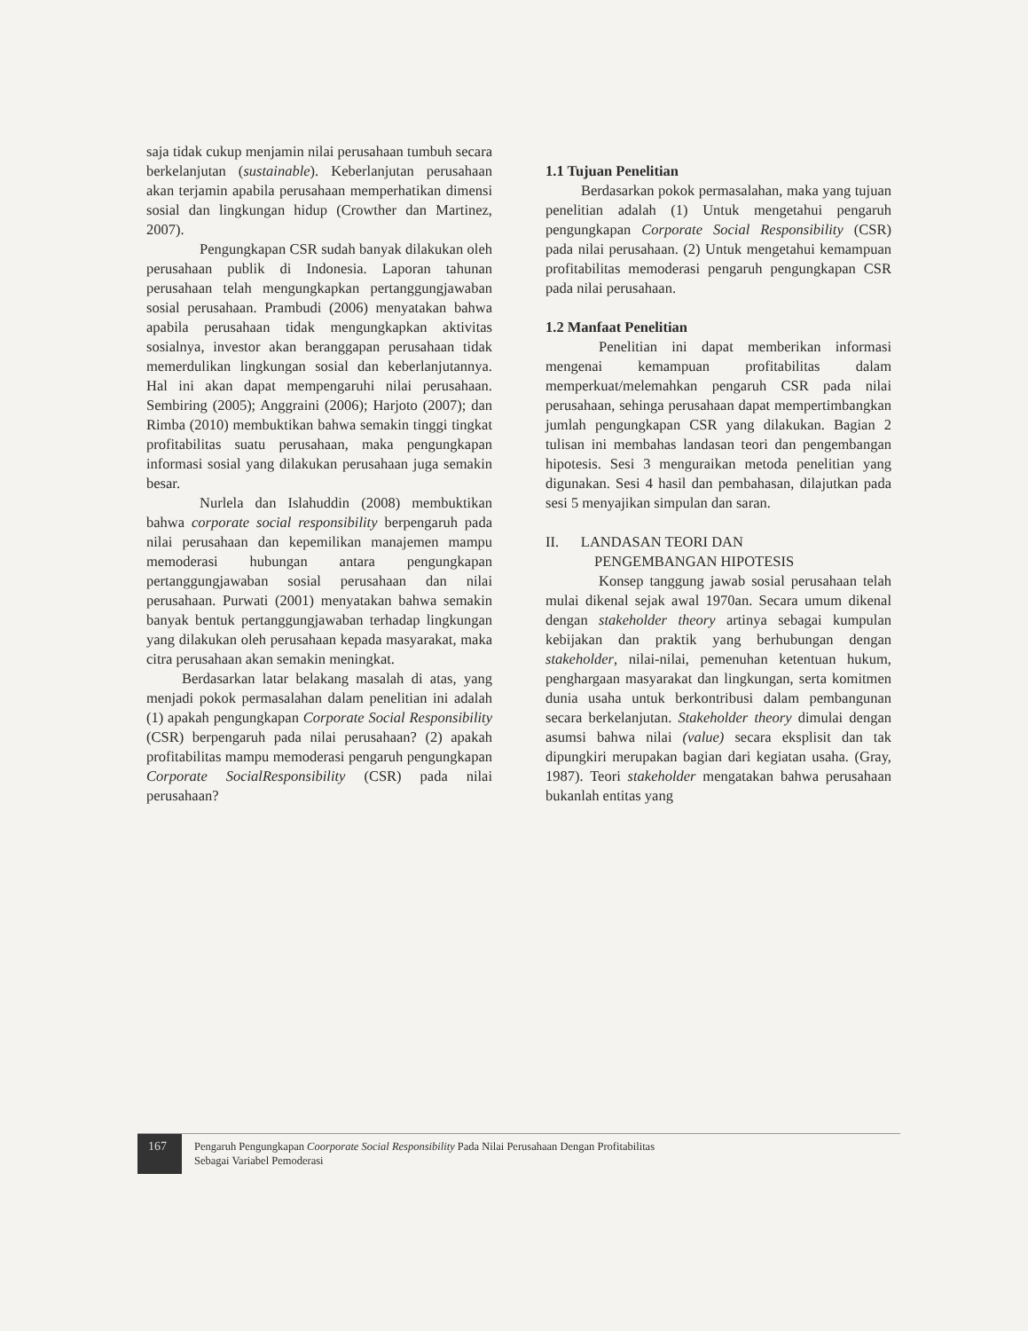saja tidak cukup menjamin nilai perusahaan tumbuh secara berkelanjutan (sustainable). Keberlanjutan perusahaan akan terjamin apabila perusahaan memperhatikan dimensi sosial dan lingkungan hidup (Crowther dan Martinez, 2007).
Pengungkapan CSR sudah banyak dilakukan oleh perusahaan publik di Indonesia. Laporan tahunan perusahaan telah mengungkapkan pertanggungjawaban sosial perusahaan. Prambudi (2006) menyatakan bahwa apabila perusahaan tidak mengungkapkan aktivitas sosialnya, investor akan beranggapan perusahaan tidak memerdulikan lingkungan sosial dan keberlanjutannya. Hal ini akan dapat mempengaruhi nilai perusahaan. Sembiring (2005); Anggraini (2006); Harjoto (2007); dan Rimba (2010) membuktikan bahwa semakin tinggi tingkat profitabilitas suatu perusahaan, maka pengungkapan informasi sosial yang dilakukan perusahaan juga semakin besar.
Nurlela dan Islahuddin (2008) membuktikan bahwa corporate social responsibility berpengaruh pada nilai perusahaan dan kepemilikan manajemen mampu memoderasi hubungan antara pengungkapan pertanggungjawaban sosial perusahaan dan nilai perusahaan. Purwati (2001) menyatakan bahwa semakin banyak bentuk pertanggungjawaban terhadap lingkungan yang dilakukan oleh perusahaan kepada masyarakat, maka citra perusahaan akan semakin meningkat.
Berdasarkan latar belakang masalah di atas, yang menjadi pokok permasalahan dalam penelitian ini adalah (1) apakah pengungkapan Corporate Social Responsibility (CSR) berpengaruh pada nilai perusahaan? (2) apakah profitabilitas mampu memoderasi pengaruh pengungkapan Corporate SocialResponsibility (CSR) pada nilai perusahaan?
1.1 Tujuan Penelitian
Berdasarkan pokok permasalahan, maka yang tujuan penelitian adalah (1) Untuk mengetahui pengaruh pengungkapan Corporate Social Responsibility (CSR) pada nilai perusahaan. (2) Untuk mengetahui kemampuan profitabilitas memoderasi pengaruh pengungkapan CSR pada nilai perusahaan.
1.2 Manfaat Penelitian
Penelitian ini dapat memberikan informasi mengenai kemampuan profitabilitas dalam memperkuat/melemahkan pengaruh CSR pada nilai perusahaan, sehinga perusahaan dapat mempertimbangkan jumlah pengungkapan CSR yang dilakukan. Bagian 2 tulisan ini membahas landasan teori dan pengembangan hipotesis. Sesi 3 menguraikan metoda penelitian yang digunakan. Sesi 4 hasil dan pembahasan, dilajutkan pada sesi 5 menyajikan simpulan dan saran.
II. LANDASAN TEORI DAN
PENGEMBANGAN HIPOTESIS
Konsep tanggung jawab sosial perusahaan telah mulai dikenal sejak awal 1970an. Secara umum dikenal dengan stakeholder theory artinya sebagai kumpulan kebijakan dan praktik yang berhubungan dengan stakeholder, nilai-nilai, pemenuhan ketentuan hukum, penghargaan masyarakat dan lingkungan, serta komitmen dunia usaha untuk berkontribusi dalam pembangunan secara berkelanjutan. Stakeholder theory dimulai dengan asumsi bahwa nilai (value) secara eksplisit dan tak dipungkiri merupakan bagian dari kegiatan usaha. (Gray, 1987). Teori stakeholder mengatakan bahwa perusahaan bukanlah entitas yang
167
Pengaruh Pengungkapan Coorporate Social Responsibility Pada Nilai Perusahaan Dengan Profitabilitas
Sebagai Variabel Pemoderasi